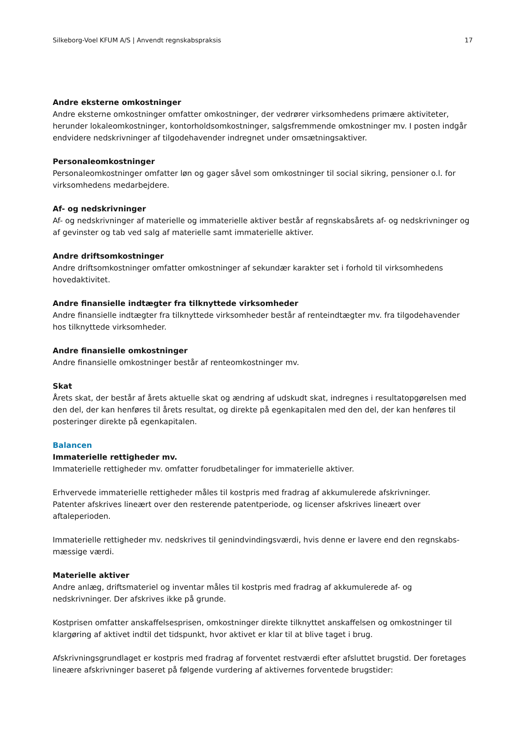Silkeborg-Voel KFUM A/S | Anvendt regnskabspraksis 17
Andre eksterne omkostninger
Andre eksterne omkostninger omfatter omkostninger, der vedrører virksomhedens primære aktiviteter, herunder lokaleomkostninger, kontorholdsomkostninger, salgsfremmende omkostninger mv. I posten indgår endvidere nedskrivninger af tilgodehavender indregnet under omsætningsaktiver.
Personaleomkostninger
Personaleomkostninger omfatter løn og gager såvel som omkostninger til social sikring, pensioner o.l. for virksomhedens medarbejdere.
Af- og nedskrivninger
Af- og nedskrivninger af materielle og immaterielle aktiver består af regnskabsårets af- og nedskrivninger og af gevinster og tab ved salg af materielle samt immaterielle aktiver.
Andre driftsomkostninger
Andre driftsomkostninger omfatter omkostninger af sekundær karakter set i forhold til virksomhedens hovedaktivitet.
Andre finansielle indtægter fra tilknyttede virksomheder
Andre finansielle indtægter fra tilknyttede virksomheder består af renteindtægter mv. fra tilgodehavender hos tilknyttede virksomheder.
Andre finansielle omkostninger
Andre finansielle omkostninger består af renteomkostninger mv.
Skat
Årets skat, der består af årets aktuelle skat og ændring af udskudt skat, indregnes i resultatopgørelsen med den del, der kan henføres til årets resultat, og direkte på egenkapitalen med den del, der kan henføres til posteringer direkte på egenkapitalen.
Balancen
Immaterielle rettigheder mv.
Immaterielle rettigheder mv. omfatter forudbetalinger for immaterielle aktiver.
Erhvervede immaterielle rettigheder måles til kostpris med fradrag af akkumulerede afskrivninger.
Patenter afskrives lineært over den resterende patentperiode, og licenser afskrives lineært over aftaleperioden.
Immaterielle rettigheder mv. nedskrives til genindvindingsværdi, hvis denne er lavere end den regnskabs-mæssige værdi.
Materielle aktiver
Andre anlæg, driftsmateriel og inventar måles til kostpris med fradrag af akkumulerede af- og nedskrivninger. Der afskrives ikke på grunde.
Kostprisen omfatter anskaffelsesprisen, omkostninger direkte tilknyttet anskaffelsen og omkostninger til klargøring af aktivet indtil det tidspunkt, hvor aktivet er klar til at blive taget i brug.
Afskrivningsgrundlaget er kostpris med fradrag af forventet restværdi efter afsluttet brugstid. Der foretages lineære afskrivninger baseret på følgende vurdering af aktivernes forventede brugstider: